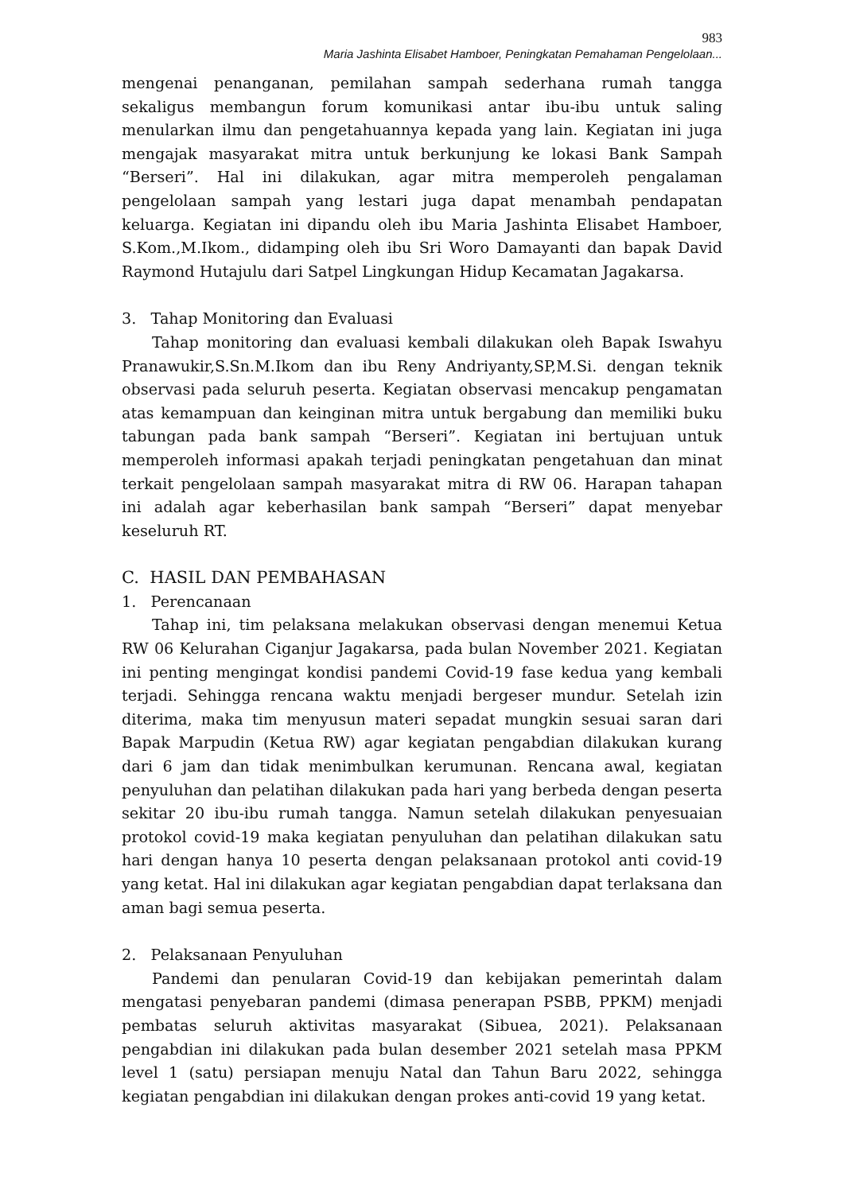983
Maria Jashinta Elisabet Hamboer, Peningkatan Pemahaman Pengelolaan...
mengenai penanganan, pemilahan sampah sederhana rumah tangga sekaligus membangun forum komunikasi antar ibu-ibu untuk saling menularkan ilmu dan pengetahuannya kepada yang lain. Kegiatan ini juga mengajak masyarakat mitra untuk berkunjung ke lokasi Bank Sampah “Berseri”. Hal ini dilakukan, agar mitra memperoleh pengalaman pengelolaan sampah yang lestari juga dapat menambah pendapatan keluarga. Kegiatan ini dipandu oleh ibu Maria Jashinta Elisabet Hamboer, S.Kom.,M.Ikom., didamping oleh ibu Sri Woro Damayanti dan bapak David Raymond Hutajulu dari Satpel Lingkungan Hidup Kecamatan Jagakarsa.
3. Tahap Monitoring dan Evaluasi
Tahap monitoring dan evaluasi kembali dilakukan oleh Bapak Iswahyu Pranawukir,S.Sn.M.Ikom dan ibu Reny Andriyanty,SP,M.Si. dengan teknik observasi pada seluruh peserta. Kegiatan observasi mencakup pengamatan atas kemampuan dan keinginan mitra untuk bergabung dan memiliki buku tabungan pada bank sampah “Berseri”. Kegiatan ini bertujuan untuk memperoleh informasi apakah terjadi peningkatan pengetahuan dan minat terkait pengelolaan sampah masyarakat mitra di RW 06. Harapan tahapan ini adalah agar keberhasilan bank sampah “Berseri” dapat menyebar keseluruh RT.
C. HASIL DAN PEMBAHASAN
1. Perencanaan
Tahap ini, tim pelaksana melakukan observasi dengan menemui Ketua RW 06 Kelurahan Ciganjur Jagakarsa, pada bulan November 2021. Kegiatan ini penting mengingat kondisi pandemi Covid-19 fase kedua yang kembali terjadi. Sehingga rencana waktu menjadi bergeser mundur. Setelah izin diterima, maka tim menyusun materi sepadat mungkin sesuai saran dari Bapak Marpudin (Ketua RW) agar kegiatan pengabdian dilakukan kurang dari 6 jam dan tidak menimbulkan kerumunan. Rencana awal, kegiatan penyuluhan dan pelatihan dilakukan pada hari yang berbeda dengan peserta sekitar 20 ibu-ibu rumah tangga. Namun setelah dilakukan penyesuaian protokol covid-19 maka kegiatan penyuluhan dan pelatihan dilakukan satu hari dengan hanya 10 peserta dengan pelaksanaan protokol anti covid-19 yang ketat. Hal ini dilakukan agar kegiatan pengabdian dapat terlaksana dan aman bagi semua peserta.
2. Pelaksanaan Penyuluhan
Pandemi dan penularan Covid-19 dan kebijakan pemerintah dalam mengatasi penyebaran pandemi (dimasa penerapan PSBB, PPKM) menjadi pembatas seluruh aktivitas masyarakat (Sibuea, 2021). Pelaksanaan pengabdian ini dilakukan pada bulan desember 2021 setelah masa PPKM level 1 (satu) persiapan menuju Natal dan Tahun Baru 2022, sehingga kegiatan pengabdian ini dilakukan dengan prokes anti-covid 19 yang ketat.